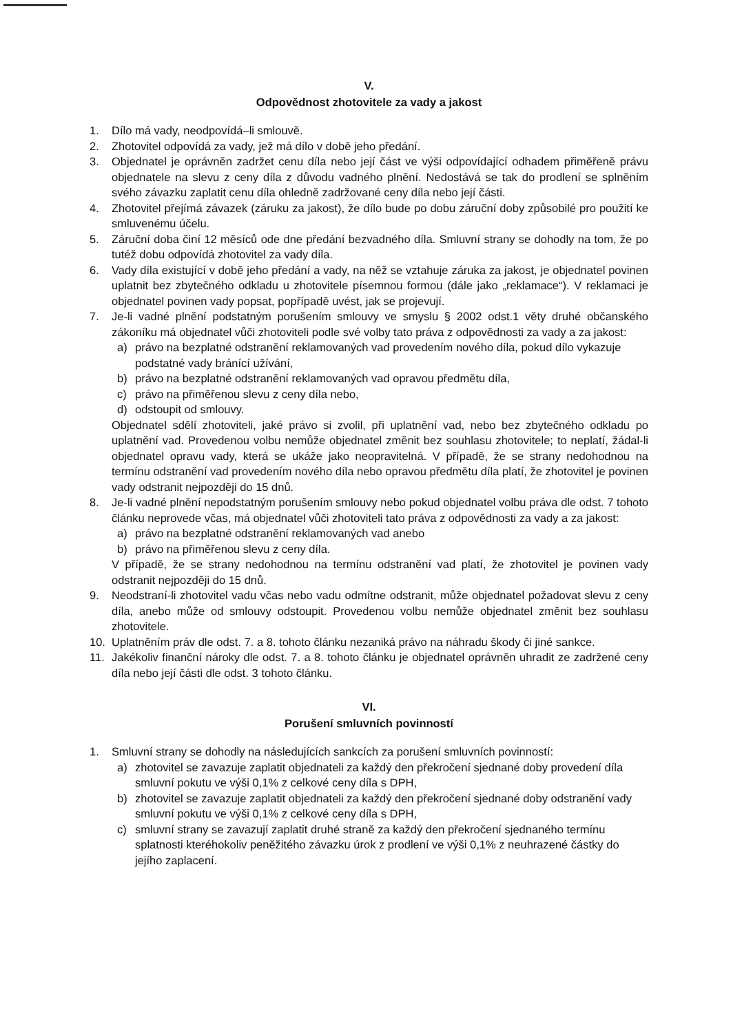V.
Odpovědnost zhotovitele za vady a jakost
1. Dílo má vady, neodpovídá–li smlouvě.
2. Zhotovitel odpovídá za vady, jež má dílo v době jeho předání.
3. Objednatel je oprávněn zadržet cenu díla nebo její část ve výši odpovídající odhadem přiměřeně právu objednatele na slevu z ceny díla z důvodu vadného plnění. Nedostává se tak do prodlení se splněním svého závazku zaplatit cenu díla ohledně zadržované ceny díla nebo její části.
4. Zhotovitel přejímá závazek (záruku za jakost), že dílo bude po dobu záruční doby způsobilé pro použití ke smluvenému účelu.
5. Záruční doba činí 12 měsíců ode dne předání bezvadného díla. Smluvní strany se dohodly na tom, že po tutéž dobu odpovídá zhotovitel za vady díla.
6. Vady díla existující v době jeho předání a vady, na něž se vztahuje záruka za jakost, je objednatel povinen uplatnit bez zbytečného odkladu u zhotovitele písemnou formou (dále jako „reklamace“). V reklamaci je objednatel povinen vady popsat, popřípadě uvést, jak se projevují.
7. Je-li vadné plnění podstatným porušením smlouvy ve smyslu § 2002 odst.1 věty druhé občanského zákoníku má objednatel vůči zhotoviteli podle své volby tato práva z odpovědnosti za vady a za jakost:
a) právo na bezplatné odstranění reklamovaných vad provedením nového díla, pokud dílo vykazuje podstatné vady bránící užívání,
b) právo na bezplatné odstranění reklamovaných vad opravou předmětu díla,
c) právo na přiměřenou slevu z ceny díla nebo,
d) odstoupit od smlouvy.
Objednatel sdělí zhotoviteli, jaké právo si zvolil, při uplatnění vad, nebo bez zbytečného odkladu po uplatnění vad. Provedenou volbu nemůže objednatel změnit bez souhlasu zhotovitele; to neplatí, žádal-li objednatel opravu vady, která se ukáže jako neopravitelná. V případě, že se strany nedohodnou na termínu odstranění vad provedením nového díla nebo opravou předmětu díla platí, že zhotovitel je povinen vady odstranit nejpozději do 15 dnů.
8. Je-li vadné plnění nepodstatným porušením smlouvy nebo pokud objednatel volbu práva dle odst. 7 tohoto článku neprovede včas, má objednatel vůči zhotoviteli tato práva z odpovědnosti za vady a za jakost:
a) právo na bezplatné odstranění reklamovaných vad anebo
b) právo na přiměřenou slevu z ceny díla.
V případě, že se strany nedohodnou na termínu odstranění vad platí, že zhotovitel je povinen vady odstranit nejpozději do 15 dnů.
9. Neodstraní-li zhotovitel vadu včas nebo vadu odmítne odstranit, může objednatel požadovat slevu z ceny díla, anebo může od smlouvy odstoupit. Provedenou volbu nemůže objednatel změnit bez souhlasu zhotovitele.
10. Uplatněním práv dle odst. 7. a 8. tohoto článku nezaniká právo na náhradu škody či jiné sankce.
11. Jakékoliv finanční nároky dle odst. 7. a 8. tohoto článku je objednatel oprávněn uhradit ze zadržené ceny díla nebo její části dle odst. 3 tohoto článku.
VI.
Porušení smluvních povinností
1. Smluvní strany se dohodly na následujících sankcích za porušení smluvních povinností:
a) zhotovitel se zavazuje zaplatit objednateli za každý den překročení sjednané doby provedení díla smluvní pokutu ve výši 0,1% z celkové ceny díla s DPH,
b) zhotovitel se zavazuje zaplatit objednateli za každý den překročení sjednané doby odstranění vady smluvní pokutu ve výši 0,1% z celkové ceny díla s DPH,
c) smluvní strany se zavazují zaplatit druhé straně za každý den překročení sjednaného termínu splatnosti kteréhokoliv peněžitého závazku úrok z prodlení ve výši 0,1% z neuhrazené částky do jejího zaplacení.